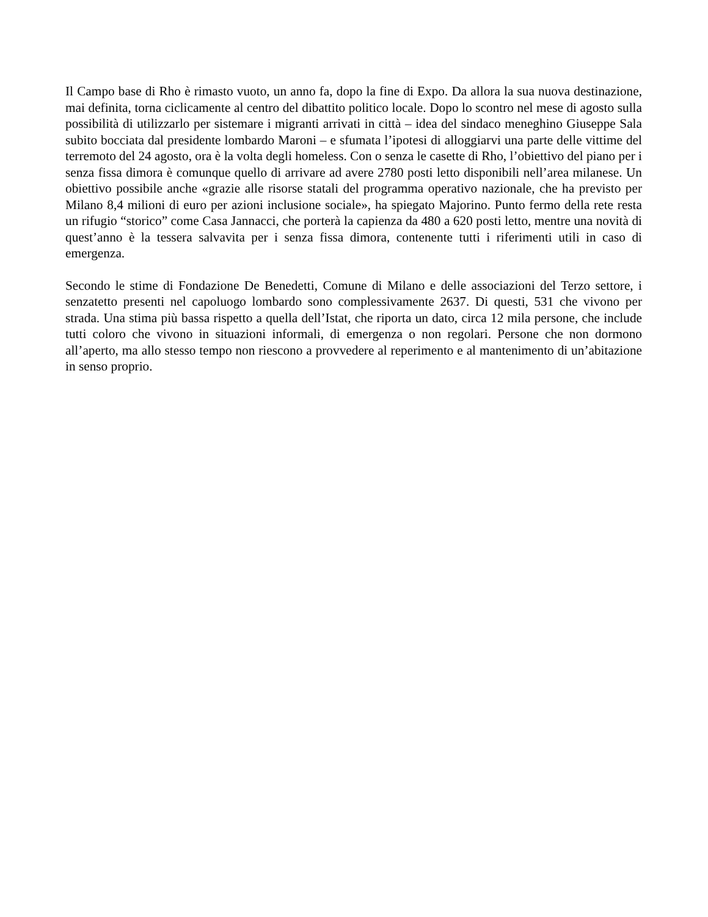Il Campo base di Rho è rimasto vuoto, un anno fa, dopo la fine di Expo. Da allora la sua nuova destinazione, mai definita, torna ciclicamente al centro del dibattito politico locale. Dopo lo scontro nel mese di agosto sulla possibilità di utilizzarlo per sistemare i migranti arrivati in città – idea del sindaco meneghino Giuseppe Sala subito bocciata dal presidente lombardo Maroni – e sfumata l’ipotesi di alloggiarvi una parte delle vittime del terremoto del 24 agosto, ora è la volta degli homeless. Con o senza le casette di Rho, l’obiettivo del piano per i senza fissa dimora è comunque quello di arrivare ad avere 2780 posti letto disponibili nell’area milanese. Un obiettivo possibile anche «grazie alle risorse statali del programma operativo nazionale, che ha previsto per Milano 8,4 milioni di euro per azioni inclusione sociale», ha spiegato Majorino. Punto fermo della rete resta un rifugio “storico” come Casa Jannacci, che porterà la capienza da 480 a 620 posti letto, mentre una novità di quest’anno è la tessera salvavita per i senza fissa dimora, contenente tutti i riferimenti utili in caso di emergenza.
Secondo le stime di Fondazione De Benedetti, Comune di Milano e delle associazioni del Terzo settore, i senzatetto presenti nel capoluogo lombardo sono complessivamente 2637. Di questi, 531 che vivono per strada. Una stima più bassa rispetto a quella dell’Istat, che riporta un dato, circa 12 mila persone, che include tutti coloro che vivono in situazioni informali, di emergenza o non regolari. Persone che non dormono all’aperto, ma allo stesso tempo non riescono a provvedere al reperimento e al mantenimento di un’abitazione in senso proprio.